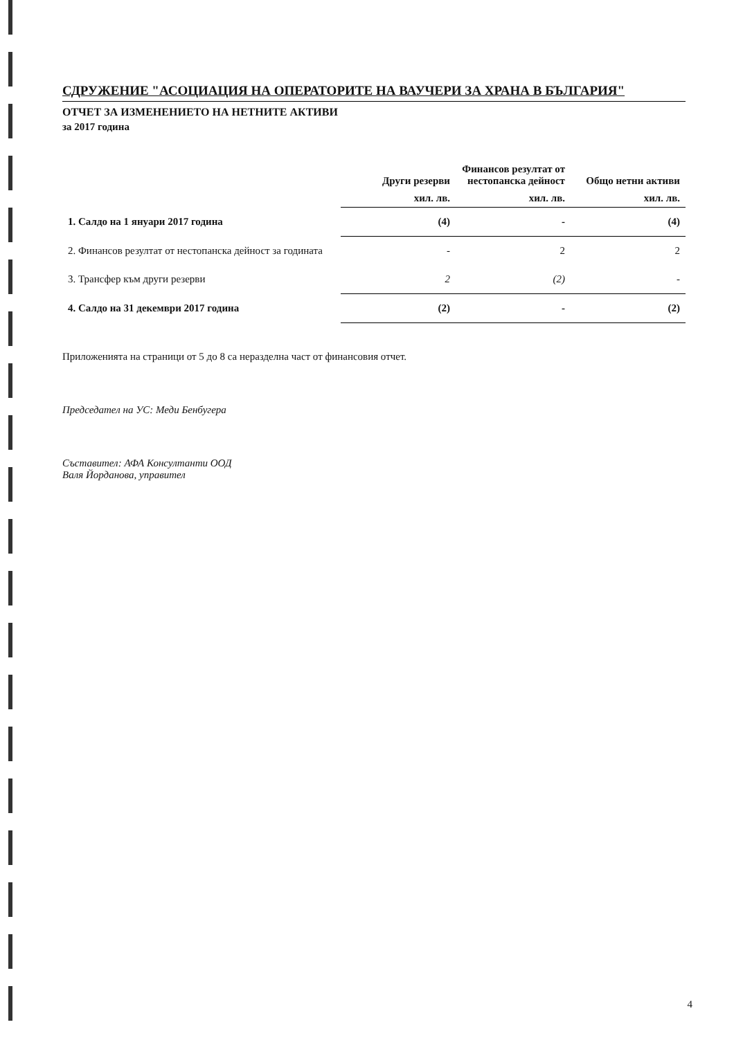СДРУЖЕНИЕ "АСОЦИАЦИЯ НА ОПЕРАТОРИТЕ НА ВАУЧЕРИ ЗА ХРАНА В БЪЛГАРИЯ"
ОТЧЕТ ЗА ИЗМЕНЕНИЕТО НА НЕТНИТЕ АКТИВИ
за 2017 година
| | Други резерви | Финансов резултат от нестопанска дейност | Общо нетни активи |
| --- | --- | --- | --- |
| | хил. лв. | хил. лв. | хил. лв. |
| 1. Салдо на 1 януари 2017 година | (4) | - | (4) |
| 2. Финансов резултат от нестопанска дейност за годината | - | 2 | 2 |
| 3. Трансфер към други резерви | 2 | (2) | - |
| 4. Салдо на 31 декември 2017 година | (2) | - | (2) |
Приложенията на страници от 5 до 8 са неразделна част от финансовия отчет.
Председател на УС: Меди Бенбугера
Съставител: АФА Консултанти ООД
Валя Йорданова, управител
4